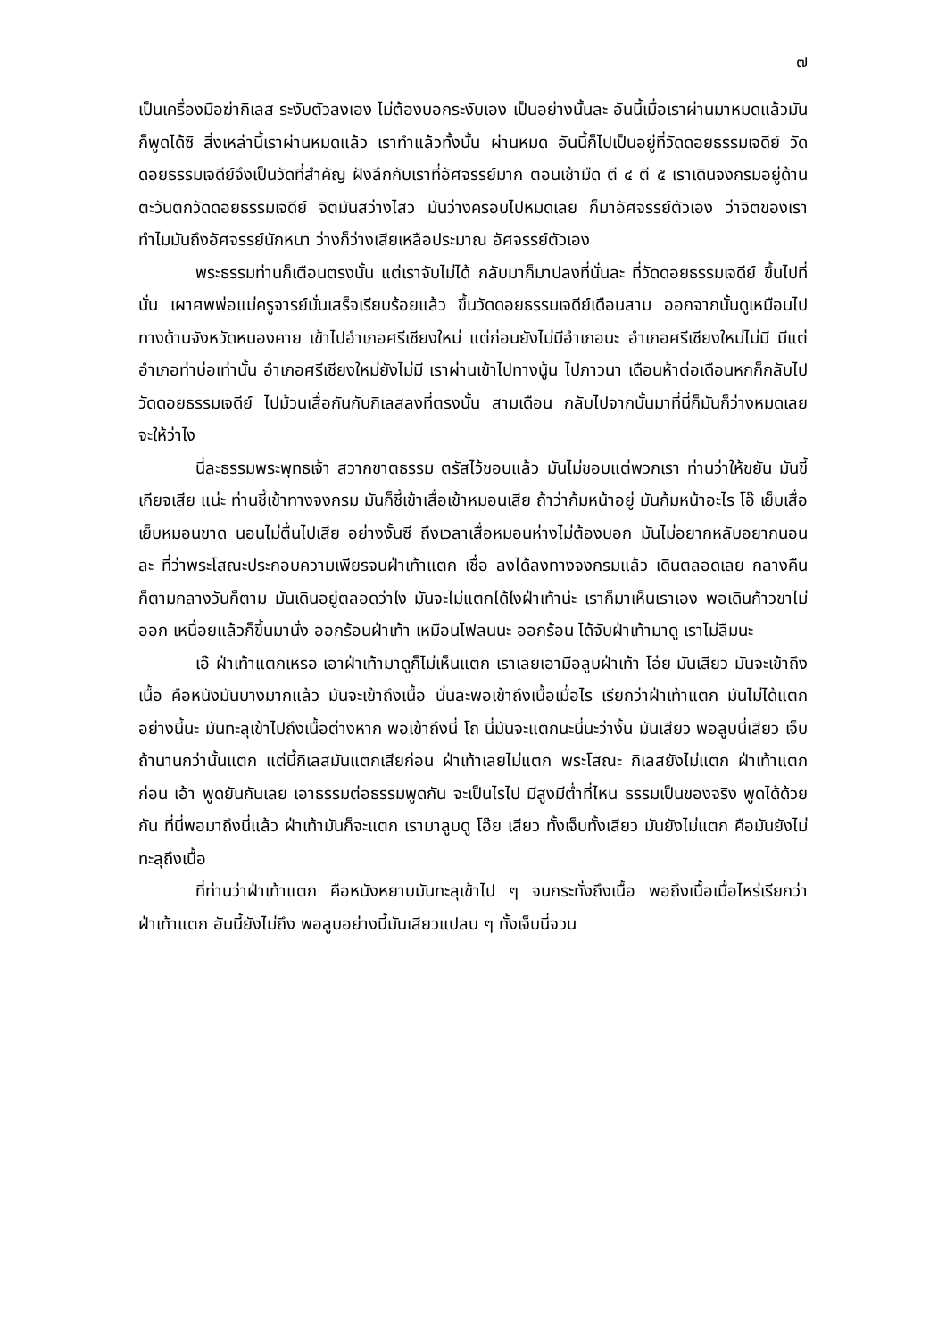๗
เป็นเครื่องมือฆ่ากิเลส ระงับตัวลงเอง ไม่ต้องบอกระงับเอง เป็นอย่างนั้นละ อันนี้เมื่อเราผ่านมาหมดแล้วมันก็พูดได้ซิ สิ่งเหล่านี้เราผ่านหมดแล้ว เราทำแล้วทั้งนั้น ผ่านหมด อันนี้ก็ไปเป็นอยู่ที่วัดดอยธรรมเจดีย์ วัดดอยธรรมเจดีย์จึงเป็นวัดที่สำคัญ ฝังลึกกับเราที่อัศจรรย์มาก ตอนเช้ามืด ตี ๔ ตี ๕ เราเดินจงกรมอยู่ด้านตะวันตกวัดดอยธรรมเจดีย์ จิตมันสว่างไสว มันว่างครอบไปหมดเลย ก็มาอัศจรรย์ตัวเอง ว่าจิตของเรา ทำไมมันถึงอัศจรรย์นักหนา ว่างก็ว่างเสียเหลือประมาณ อัศจรรย์ตัวเอง
พระธรรมท่านก็เตือนตรงนั้น แต่เราจับไม่ได้ กลับมาก็มาปลงที่นั่นละ ที่วัดดอยธรรมเจดีย์ ขึ้นไปที่นั่น เผาศพพ่อแม่ครูจารย์มั่นเสร็จเรียบร้อยแล้ว ขึ้นวัดดอยธรรมเจดีย์เดือนสาม ออกจากนั้นดูเหมือนไปทางด้านจังหวัดหนองคาย เข้าไปอำเภอศรีเชียงใหม่ แต่ก่อนยังไม่มีอำเภอนะ อำเภอศรีเชียงใหม่ไม่มี มีแต่อำเภอท่าบ่อเท่านั้น อำเภอศรีเชียงใหม่ยังไม่มี เราผ่านเข้าไปทางนู้น ไปภาวนา เดือนห้าต่อเดือนหกก็กลับไปวัดดอยธรรมเจดีย์ ไปม้วนเสื่อกันกับกิเลสลงที่ตรงนั้น สามเดือน กลับไปจากนั้นมาที่นี่ก็มันก็ว่างหมดเลย จะให้ว่าไง
นี่ละธรรมพระพุทธเจ้า สวากขาตธรรม ตรัสไว้ชอบแล้ว มันไม่ชอบแต่พวกเรา ท่านว่าให้ขยัน มันขี้เกียจเสีย แน่ะ ท่านชี้เข้าทางจงกรม มันก็ชี้เข้าเสื่อเข้าหมอนเสีย ถ้าว่าก้มหน้าอยู่ มันก้มหน้าอะไร โอ๊ เย็บเสื่อเย็บหมอนขาด นอนไม่ตื่นไปเสีย อย่างงั้นซี ถึงเวลาเสื่อหมอนห่างไม่ต้องบอก มันไม่อยากหลับอยากนอนละ ที่ว่าพระโสณะประกอบความเพียรจนฝ่าเท้าแตก เชื่อ ลงได้ลงทางจงกรมแล้ว เดินตลอดเลย กลางคืนก็ตามกลางวันก็ตาม มันเดินอยู่ตลอดว่าไง มันจะไม่แตกได้ไงฝ่าเท้าน่ะ เราก็มาเห็นเราเอง พอเดินก้าวขาไม่ออก เหนื่อยแล้วก็ขึ้นมานั่ง ออกร้อนฝ่าเท้า เหมือนไฟลนนะ ออกร้อน ได้จับฝ่าเท้ามาดู เราไม่ลืมนะ
เอ๊ ฝ่าเท้าแตกเหรอ เอาฝ่าเท้ามาดูก็ไม่เห็นแตก เราเลยเอามือลูบฝ่าเท้า โอ๋ย มันเสียว มันจะเข้าถึงเนื้อ คือหนังมันบางมากแล้ว มันจะเข้าถึงเนื้อ นั่นละพอเข้าถึงเนื้อเมื่อไร เรียกว่าฝ่าเท้าแตก มันไม่ได้แตกอย่างนี้นะ มันทะลุเข้าไปถึงเนื้อต่างหาก พอเข้าถึงนี่ โถ นี่มันจะแตกนะนี่นะว่างั้น มันเสียว พอลูบนี่เสียว เจ็บ ถ้านานกว่านั้นแตก แต่นี้กิเลสมันแตกเสียก่อน ฝ่าเท้าเลยไม่แตก พระโสณะ กิเลสยังไม่แตก ฝ่าเท้าแตกก่อน เอ้า พูดยันกันเลย เอาธรรมต่อธรรมพูดกัน จะเป็นไรไป มีสูงมีต่ำที่ไหน ธรรมเป็นของจริง พูดได้ด้วยกัน ที่นี่พอมาถึงนี่แล้ว ฝ่าเท้ามันก็จะแตก เรามาลูบดู โอ๊ย เสียว ทั้งเจ็บทั้งเสียว มันยังไม่แตก คือมันยังไม่ทะลุถึงเนื้อ
ที่ท่านว่าฝ่าเท้าแตก คือหนังหยาบมันทะลุเข้าไป ๆ จนกระทั่งถึงเนื้อ พอถึงเนื้อเมื่อไหร่เรียกว่าฝ่าเท้าแตก อันนี้ยังไม่ถึง พอลูบอย่างนี้มันเสียวแปลบ ๆ ทั้งเจ็บนี่จวน